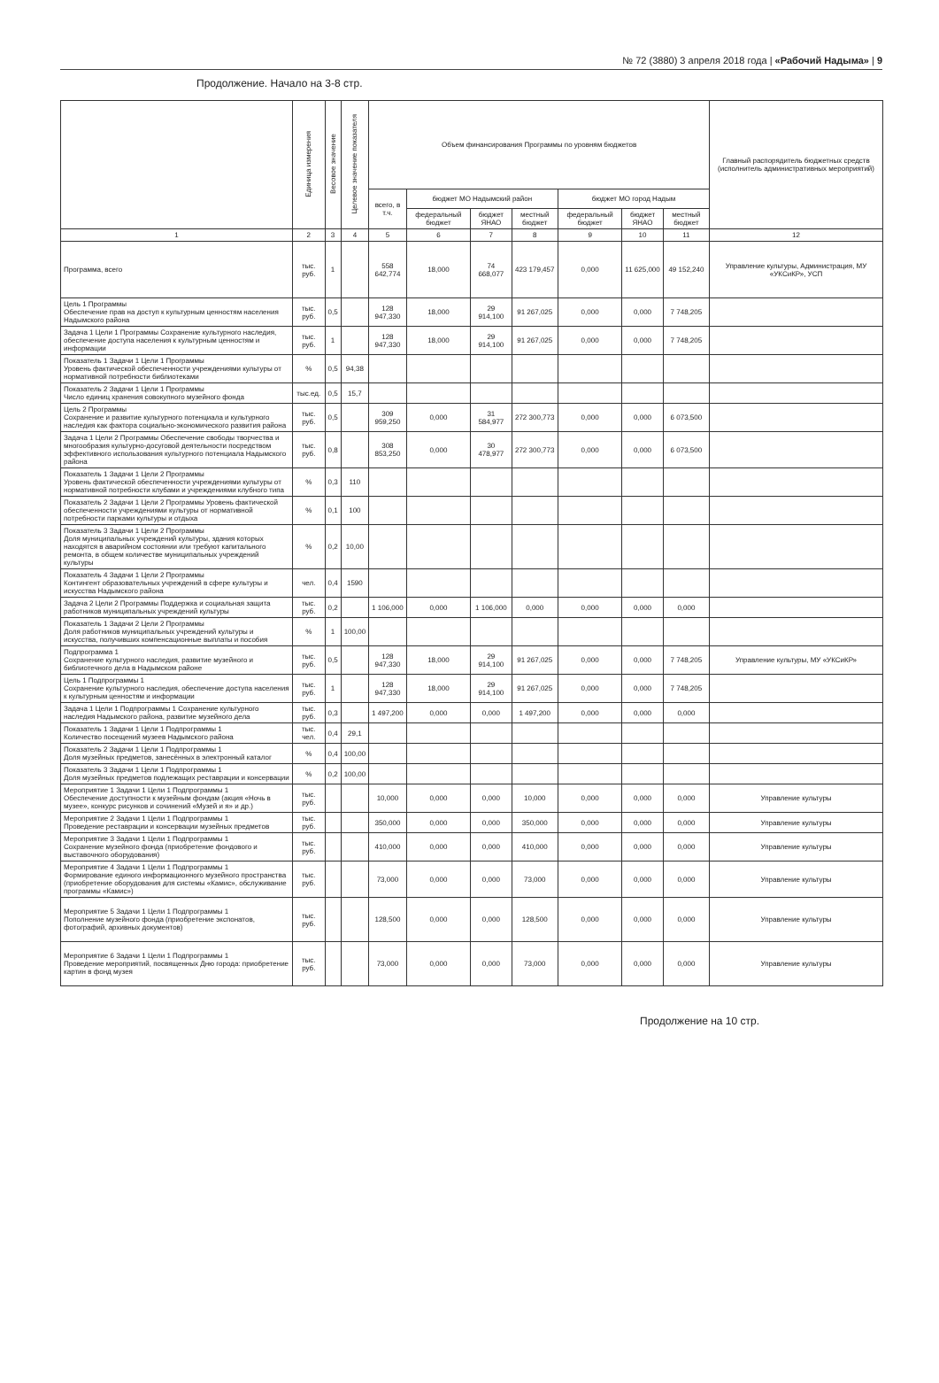№ 72 (3880) 3 апреля 2018 года | «Рабочий Надыма» | 9
Продолжение. Начало на 3-8 стр.
| | Единица измерения | Весовое значение | Целевое значение показателя | Объем финансирования Программы по уровням бюджетов | | | | | | | Главный распорядитель бюджетных средств (исполнитель административных мероприятий) |
| --- | --- | --- | --- | --- | --- | --- | --- | --- | --- | --- | --- |
| | | | | всего, в т.ч. | бюджет МО Надымский район | | | бюджет МО город Надым | | | |
| | | | | | федеральный бюджет | бюджет ЯНАО | местный бюджет | федеральный бюджет | бюджет ЯНАО | местный бюджет | |
| 1 | 2 | 3 | 4 | 5 | 6 | 7 | 8 | 9 | 10 | 11 | 12 |
| Программа, всего | тыс. руб. | 1 | | 558 642,774 | 18,000 | 74 668,077 | 423 179,457 | 0,000 | 11 625,000 | 49 152,240 | Управление культуры, Администрация, МУ «УКСиКР», УСП |
| Цель 1 Программы Обеспечение прав на доступ к культурным ценностям населения Надымского района | тыс. руб. | 0,5 | | 128 947,330 | 18,000 | 29 914,100 | 91 267,025 | 0,000 | 0,000 | 7 748,205 | |
| Задача 1 Цели 1 Программы Сохранение культурного наследия, обеспечение доступа населения к культурным ценностям и информации | тыс. руб. | 1 | | 128 947,330 | 18,000 | 29 914,100 | 91 267,025 | 0,000 | 0,000 | 7 748,205 | |
| Показатель 1 Задачи 1 Цели 1 Программы Уровень фактической обеспеченности учреждениями культуры от нормативной потребности библиотеками | % | 0,5 | 94,38 | | | | | | | | |
| Показатель 2 Задачи 1 Цели 1 Программы Число единиц хранения совокупного музейного фонда | тыс.ед. | 0,5 | 15,7 | | | | | | | | |
| Цель 2 Программы Сохранение и развитие культурного потенциала и культурного наследия как фактора социально-экономического развития района | тыс. руб. | 0,5 | | 309 959,250 | 0,000 | 31 584,977 | 272 300,773 | 0,000 | 0,000 | 6 073,500 | |
| Задача 1 Цели 2 Программы Обеспечение свободы творчества и многообразия культурно-досуговой деятельности посредством эффективного использования культурного потенциала Надымского района | тыс. руб. | 0,8 | | 308 853,250 | 0,000 | 30 478,977 | 272 300,773 | 0,000 | 0,000 | 6 073,500 | |
| Показатель 1 Задачи 1 Цели 2 Программы Уровень фактической обеспеченности учреждениями культуры от нормативной потребности клубами и учреждениями клубного типа | % | 0,3 | 110 | | | | | | | | |
| Показатель 2 Задачи 1 Цели 2 Программы Уровень фактической обеспеченности учреждениями культуры от нормативной потребности парками культуры и отдыха | % | 0,1 | 100 | | | | | | | | |
| Показатель 3 Задачи 1 Цели 2 Программы Доля муниципальных учреждений культуры, здания которых находятся в аварийном состоянии или требуют капитального ремонта, в общем количестве муниципальных учреждений культуры | % | 0,2 | 10,00 | | | | | | | | |
| Показатель 4 Задачи 1 Цели 2 Программы Контингент образовательных учреждений в сфере культуры и искусства Надымского района | чел. | 0,4 | 1590 | | | | | | | | |
| Задача 2 Цели 2 Программы Поддержка и социальная защита работников муниципальных учреждений культуры | тыс. руб. | 0,2 | | 1 106,000 | 0,000 | 1 106,000 | 0,000 | 0,000 | 0,000 | 0,000 | |
| Показатель 1 Задачи 2 Цели 2 Программы Доля работников муниципальных учреждений культуры и искусства, получивших компенсационные выплаты и пособия | % | 1 | 100,00 | | | | | | | | |
| Подпрограмма 1 Сохранение культурного наследия, развитие музейного и библиотечного дела в Надымском районе | тыс. руб. | 0,5 | | 128 947,330 | 18,000 | 29 914,100 | 91 267,025 | 0,000 | 0,000 | 7 748,205 | Управление культуры, МУ «УКСиКР» |
| Цель 1 Подпрограммы 1 Сохранение культурного наследия, обеспечение доступа населения к культурным ценностям и информации | тыс. руб. | 1 | | 128 947,330 | 18,000 | 29 914,100 | 91 267,025 | 0,000 | 0,000 | 7 748,205 | |
| Задача 1 Цели 1 Подпрограммы 1 Сохранение культурного наследия Надымского района, развитие музейного дела | тыс. руб. | 0,3 | | 1 497,200 | 0,000 | 0,000 | 1 497,200 | 0,000 | 0,000 | 0,000 | |
| Показатель 1 Задачи 1 Цели 1 Подпрограммы 1 Количество посещений музеев Надымского района | тыс. чел. | 0,4 | 29,1 | | | | | | | | |
| Показатель 2 Задачи 1 Цели 1 Подпрограммы 1 Доля музейных предметов, занесённых в электронный каталог | % | 0,4 | 100,00 | | | | | | | | |
| Показатель 3 Задачи 1 Цели 1 Подпрограммы 1 Доля музейных предметов подлежащих реставрации и консервации | % | 0,2 | 100,00 | | | | | | | | |
| Мероприятие 1 Задачи 1 Цели 1 Подпрограммы 1 Обеспечение доступности к музейным фондам (акция «Ночь в музее», конкурс рисунков и сочинений «Музей и я» и др.) | тыс. руб. | | | 10,000 | 0,000 | 0,000 | 10,000 | 0,000 | 0,000 | 0,000 | Управление культуры |
| Мероприятие 2 Задачи 1 Цели 1 Подпрограммы 1 Проведение реставрации и консервации музейных предметов | тыс. руб. | | | 350,000 | 0,000 | 0,000 | 350,000 | 0,000 | 0,000 | 0,000 | Управление культуры |
| Мероприятие 3 Задачи 1 Цели 1 Подпрограммы 1 Сохранение музейного фонда (приобретение фондового и выставочного оборудования) | тыс. руб. | | | 410,000 | 0,000 | 0,000 | 410,000 | 0,000 | 0,000 | 0,000 | Управление культуры |
| Мероприятие 4 Задачи 1 Цели 1 Подпрограммы 1 Формирование единого информационного музейного пространства (приобретение оборудования для системы «Камис», обслуживание программы «Камис») | тыс. руб. | | | 73,000 | 0,000 | 0,000 | 73,000 | 0,000 | 0,000 | 0,000 | Управление культуры |
| Мероприятие 5 Задачи 1 Цели 1 Подпрограммы 1 Пополнение музейного фонда (приобретение экспонатов, фотографий, архивных документов) | тыс. руб. | | | 128,500 | 0,000 | 0,000 | 128,500 | 0,000 | 0,000 | 0,000 | Управление культуры |
| Мероприятие 6 Задачи 1 Цели 1 Подпрограммы 1 Проведение мероприятий, посвященных Дню города: приобретение картин в фонд музея | тыс. руб. | | | 73,000 | 0,000 | 0,000 | 73,000 | 0,000 | 0,000 | 0,000 | Управление культуры |
Продолжение на 10 стр.